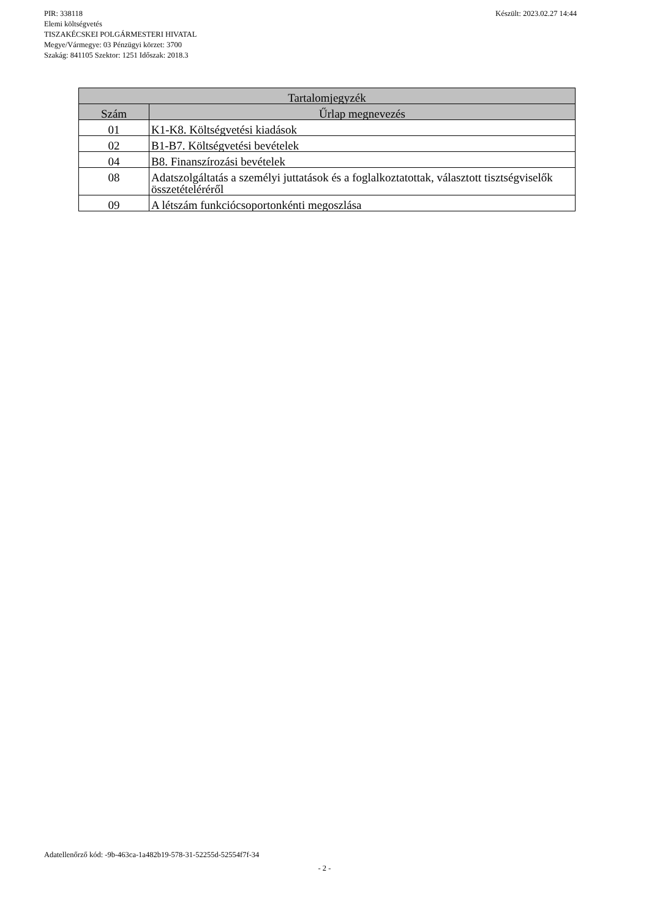Készült: 2023.02.27 14:44 PIR: 338118
Elemi költségvetés
TISZAKÉCSKEI POLGÁRMESTERI HIVATAL
Megye/Vármegye: 03 Pénzügyi körzet: 3700
Szakág: 841105 Szektor: 1251 Időszak: 2018.3
| Tartalomjegyzék | |
| --- | --- |
| Szám | Űrlap megnevezés |
| 01 | K1-K8. Költségvetési kiadások |
| 02 | B1-B7. Költségvetési bevételek |
| 04 | B8. Finanszírozási bevételek |
| 08 | Adatszolgáltatás a személyi juttatások és a foglalkoztatottak, választott tisztségviselők összetételéréről |
| 09 | A létszám funkciócsoportonkénti megoszlása |
Adatellenőrző kód: -9b-463ca-1a482b19-578-31-52255d-52554f7f-34
- 2 -